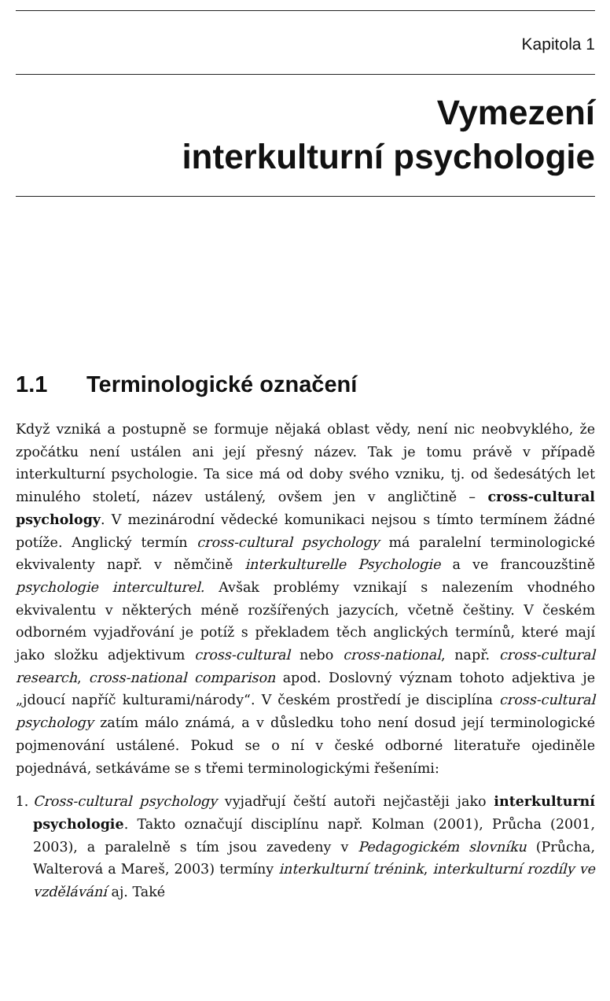Kapitola 1
Vymezení
interkulturní psychologie
1.1 Terminologické označení
Když vzniká a postupně se formuje nějaká oblast vědy, není nic neobvyklého, že zpočátku není ustálen ani její přesný název. Tak je tomu právě v případě interkulturní psychologie. Ta sice má od doby svého vzniku, tj. od šedesátých let minulého století, název ustálený, ovšem jen v angličtině – cross-cultural psychology. V mezinárodní vědecké komunikaci nejsou s tímto termínem žádné potíže. Anglický termín cross-cultural psychology má paralelní terminologické ekvivalenty např. v němčině interkulturelle Psychologie a ve francouzštině psychologie interculturel. Avšak problémy vznikají s nalezením vhodného ekvivalentu v některých méně rozšířených jazycích, včetně češtiny. V českém odborném vyjadřování je potíž s překladem těch anglických termínů, které mají jako složku adjektivum cross-cultural nebo cross-national, např. cross-cultural research, cross-national comparison apod. Doslovný význam tohoto adjektiva je „jdoucí napříč kulturami/národy“. V českém prostředí je disciplína cross-cultural psychology zatím málo známá, a v důsledku toho není dosud její terminologické pojmenování ustálené. Pokud se o ní v české odborné literatuře ojediněle pojednává, setkáváme se s třemi terminologickými řešeními:
1. Cross-cultural psychology vyjadřují čeští autoři nejčastěji jako interkulturní psychologie. Takto označují disciplínu např. Kolman (2001), Průcha (2001, 2003), a paralelně s tím jsou zavedeny v Pedagogickém slovníku (Průcha, Walterová a Mareš, 2003) termíny interkulturní trénink, interkulturní rozdíly ve vzdělávání aj. Také